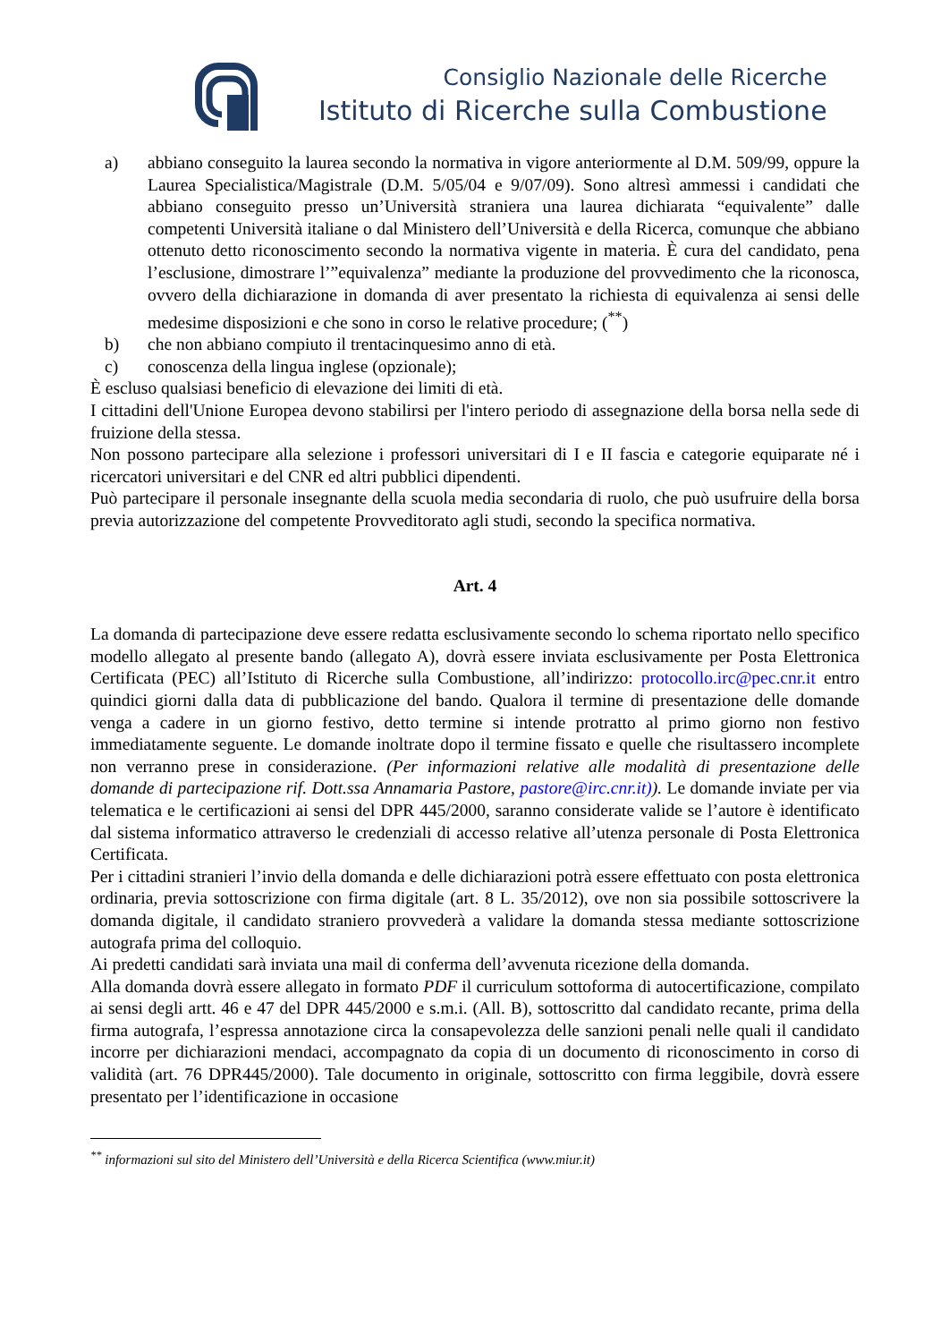Consiglio Nazionale delle Ricerche
Istituto di Ricerche sulla Combustione
a) abbiano conseguito la laurea secondo la normativa in vigore anteriormente al D.M. 509/99, oppure la Laurea Specialistica/Magistrale (D.M. 5/05/04 e 9/07/09). Sono altresì ammessi i candidati che abbiano conseguito presso un’Università straniera una laurea dichiarata “equivalente” dalle competenti Università italiane o dal Ministero dell’Università e della Ricerca, comunque che abbiano ottenuto detto riconoscimento secondo la normativa vigente in materia. È cura del candidato, pena l’esclusione, dimostrare l’”equivalenza” mediante la produzione del provvedimento che la riconosca, ovvero della dichiarazione in domanda di aver presentato la richiesta di equivalenza ai sensi delle medesime disposizioni e che sono in corso le relative procedure; (<sup>**</sup>)
b) che non abbiano compiuto il trentacinquesimo anno di età.
c) conoscenza della lingua inglese (opzionale);
È escluso qualsiasi beneficio di elevazione dei limiti di età.
I cittadini dell'Unione Europea devono stabilirsi per l'intero periodo di assegnazione della borsa nella sede di fruizione della stessa.
Non possono partecipare alla selezione i professori universitari di I e II fascia e categorie equiparate né i ricercatori universitari e del CNR ed altri pubblici dipendenti.
Può partecipare il personale insegnante della scuola media secondaria di ruolo, che può usufruire della borsa previa autorizzazione del competente Provveditorato agli studi, secondo la specifica normativa.
Art. 4
La domanda di partecipazione deve essere redatta esclusivamente secondo lo schema riportato nello specifico modello allegato al presente bando (allegato A), dovrà essere inviata esclusivamente per Posta Elettronica Certificata (PEC) all’Istituto di Ricerche sulla Combustione, all’indirizzo: protocollo.irc@pec.cnr.it entro quindici giorni dalla data di pubblicazione del bando. Qualora il termine di presentazione delle domande venga a cadere in un giorno festivo, detto termine si intende protratto al primo giorno non festivo immediatamente seguente. Le domande inoltrate dopo il termine fissato e quelle che risultassero incomplete non verranno prese in considerazione. (Per informazioni relative alle modalità di presentazione delle domande di partecipazione rif. Dott.ssa Annamaria Pastore, pastore@irc.cnr.it)). Le domande inviate per via telematica e le certificazioni ai sensi del DPR 445/2000, saranno considerate valide se l’autore è identificato dal sistema informatico attraverso le credenziali di accesso relative all’utenza personale di Posta Elettronica Certificata.
Per i cittadini stranieri l’invio della domanda e delle dichiarazioni potrà essere effettuato con posta elettronica ordinaria, previa sottoscrizione con firma digitale (art. 8 L. 35/2012), ove non sia possibile sottoscrivere la domanda digitale, il candidato straniero provvederà a validare la domanda stessa mediante sottoscrizione autografa prima del colloquio.
Ai predetti candidati sarà inviata una mail di conferma dell’avvenuta ricezione della domanda.
Alla domanda dovrà essere allegato in formato PDF il curriculum sottoforma di autocertificazione, compilato ai sensi degli artt. 46 e 47 del DPR 445/2000 e s.m.i. (All. B), sottoscritto dal candidato recante, prima della firma autografa, l’espressa annotazione circa la consapevolezza delle sanzioni penali nelle quali il candidato incorre per dichiarazioni mendaci, accompagnato da copia di un documento di riconoscimento in corso di validità (art. 76 DPR445/2000). Tale documento in originale, sottoscritto con firma leggibile, dovrà essere presentato per l’identificazione in occasione
<sup>**</sup> informazioni sul sito del Ministero dell’Università e della Ricerca Scientifica (www.miur.it)